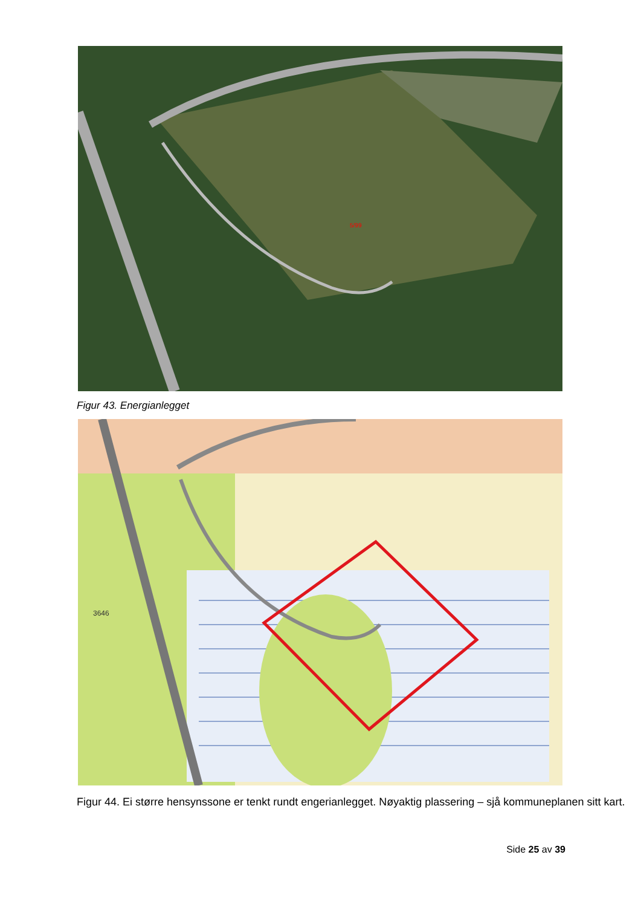5/99
Figur 43. Energianlegget
3646
Figur 44. Ei større hensynssone er tenkt rundt engerianlegget. Nøyaktig plassering – sjå kommuneplanen sitt kart.
Side 25 av 39